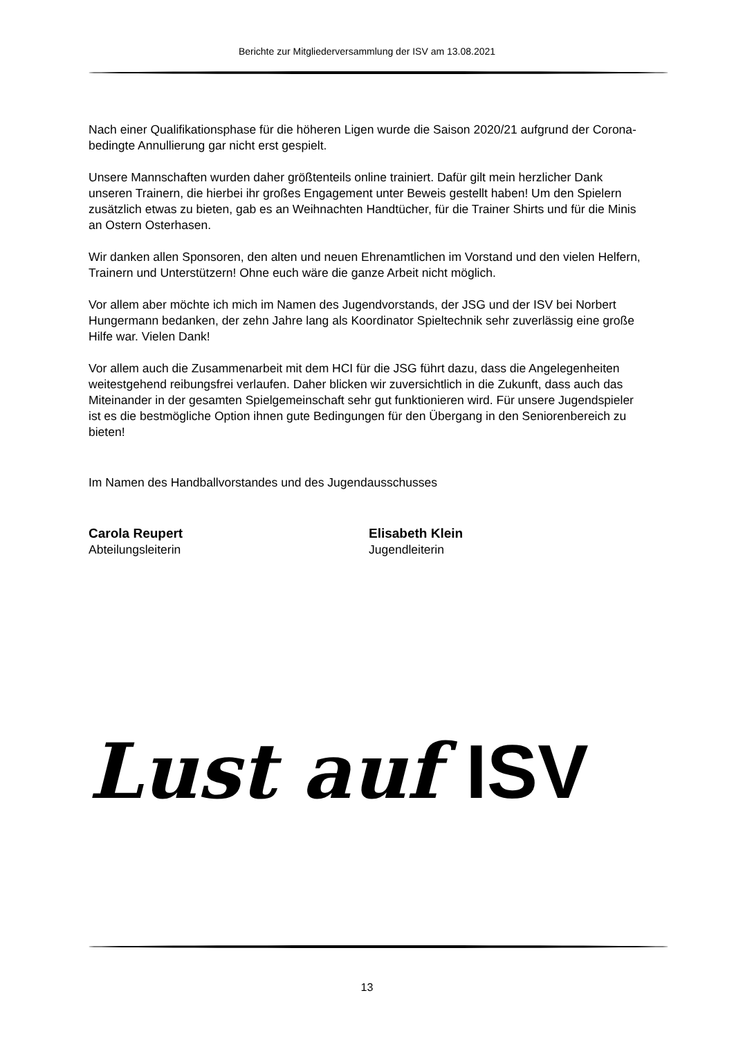Berichte zur Mitgliederversammlung der ISV am 13.08.2021
Nach einer Qualifikationsphase für die höheren Ligen wurde die Saison 2020/21 aufgrund der Corona-bedingte Annullierung gar nicht erst gespielt.
Unsere Mannschaften wurden daher größtenteils online trainiert. Dafür gilt mein herzlicher Dank unseren Trainern, die hierbei ihr großes Engagement unter Beweis gestellt haben! Um den Spielern zusätzlich etwas zu bieten, gab es an Weihnachten Handtücher, für die Trainer Shirts und für die Minis an Ostern Osterhasen.
Wir danken allen Sponsoren, den alten und neuen Ehrenamtlichen im Vorstand und den vielen Helfern, Trainern und Unterstützern! Ohne euch wäre die ganze Arbeit nicht möglich.
Vor allem aber möchte ich mich im Namen des Jugendvorstands, der JSG und der ISV bei Norbert Hungermann bedanken, der zehn Jahre lang als Koordinator Spieltechnik sehr zuverlässig eine große Hilfe war. Vielen Dank!
Vor allem auch die Zusammenarbeit mit dem HCI für die JSG führt dazu, dass die Angelegenheiten weitestgehend reibungsfrei verlaufen. Daher blicken wir zuversichtlich in die Zukunft, dass auch das Miteinander in der gesamten Spielgemeinschaft sehr gut funktionieren wird. Für unsere Jugendspieler ist es die bestmögliche Option ihnen gute Bedingungen für den Übergang in den Seniorenbereich zu bieten!
Im Namen des Handballvorstandes und des Jugendausschusses
Carola Reupert
Abteilungsleiterin
Elisabeth Klein
Jugendleiterin
Lust auf ISV
13